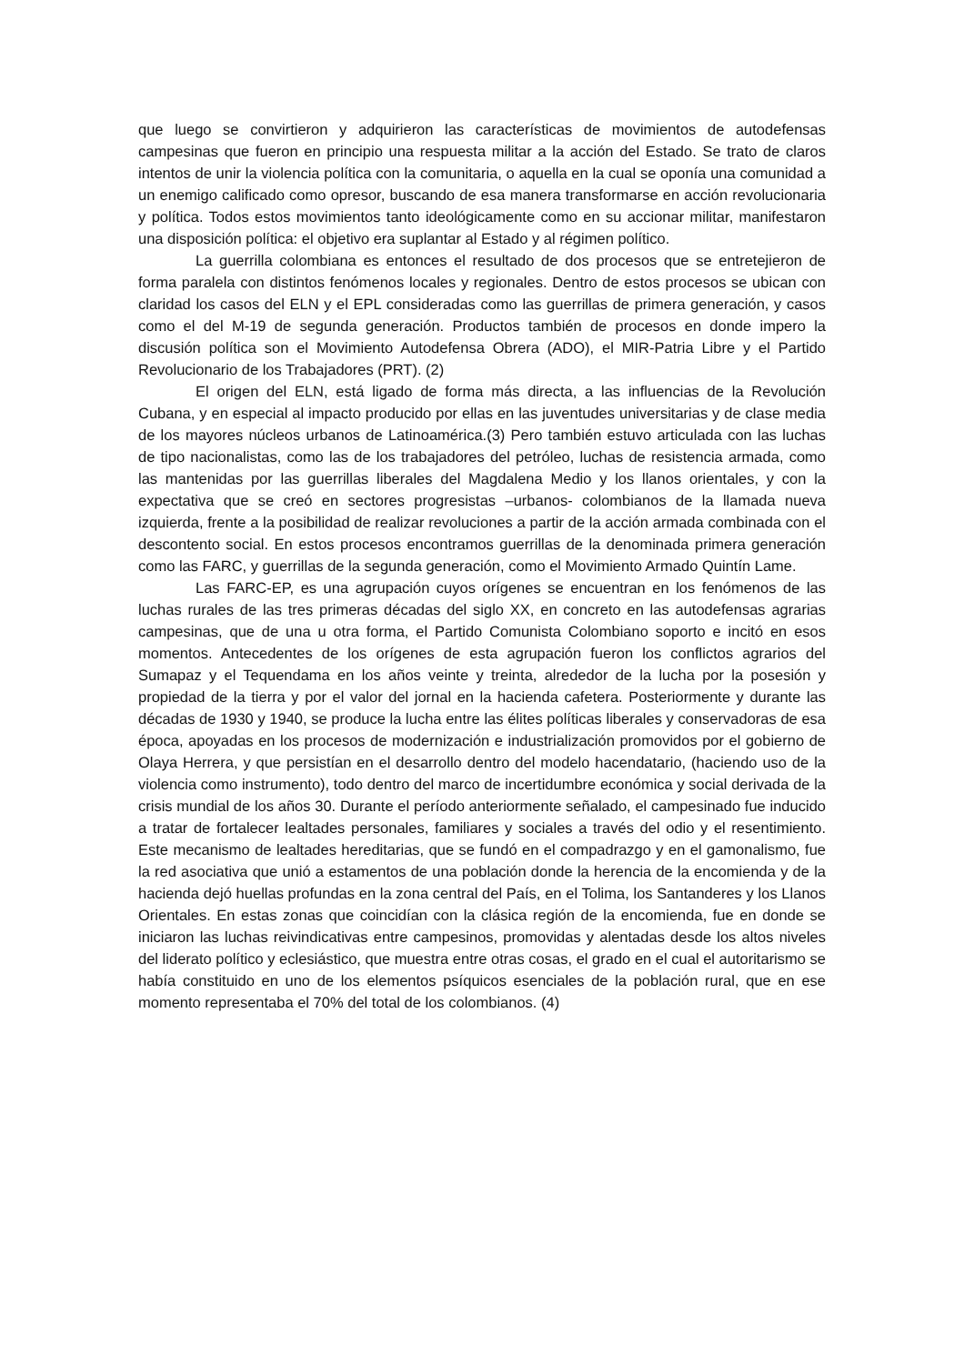que luego se convirtieron y adquirieron las características de movimientos de autodefensas campesinas que fueron en principio una respuesta militar a la acción del Estado. Se trato de claros intentos de unir la violencia política con la comunitaria, o aquella en la cual se oponía una comunidad a un enemigo calificado como opresor, buscando de esa manera transformarse en acción revolucionaria y política. Todos estos movimientos tanto ideológicamente como en su accionar militar, manifestaron una disposición política: el objetivo era suplantar al Estado y al régimen político.
La guerrilla colombiana es entonces el resultado de dos procesos que se entretejieron de forma paralela con distintos fenómenos locales y regionales. Dentro de estos procesos se ubican con claridad los casos del ELN y el EPL consideradas como las guerrillas de primera generación, y casos como el del M-19 de segunda generación. Productos también de procesos en donde impero la discusión política son el Movimiento Autodefensa Obrera (ADO), el MIR-Patria Libre y el Partido Revolucionario de los Trabajadores (PRT). (2)
El origen del ELN, está ligado de forma más directa, a las influencias de la Revolución Cubana, y en especial al impacto producido por ellas en las juventudes universitarias y de clase media de los mayores núcleos urbanos de Latinoamérica.(3) Pero también estuvo articulada con las luchas de tipo nacionalistas, como las de los trabajadores del petróleo, luchas de resistencia armada, como las mantenidas por las guerrillas liberales del Magdalena Medio y los llanos orientales, y con la expectativa que se creó en sectores progresistas –urbanos- colombianos de la llamada nueva izquierda, frente a la posibilidad de realizar revoluciones a partir de la acción armada combinada con el descontento social. En estos procesos encontramos guerrillas de la denominada primera generación como las FARC, y guerrillas de la segunda generación, como el Movimiento Armado Quintín Lame.
Las FARC-EP, es una agrupación cuyos orígenes se encuentran en los fenómenos de las luchas rurales de las tres primeras décadas del siglo XX, en concreto en las autodefensas agrarias campesinas, que de una u otra forma, el Partido Comunista Colombiano soporto e incitó en esos momentos. Antecedentes de los orígenes de esta agrupación fueron los conflictos agrarios del Sumapaz y el Tequendama en los años veinte y treinta, alrededor de la lucha por la posesión y propiedad de la tierra y por el valor del jornal en la hacienda cafetera. Posteriormente y durante las décadas de 1930 y 1940, se produce la lucha entre las élites políticas liberales y conservadoras de esa época, apoyadas en los procesos de modernización e industrialización promovidos por el gobierno de Olaya Herrera, y que persistían en el desarrollo dentro del modelo hacendatario, (haciendo uso de la violencia como instrumento), todo dentro del marco de incertidumbre económica y social derivada de la crisis mundial de los años 30. Durante el período anteriormente señalado, el campesinado fue inducido a tratar de fortalecer lealtades personales, familiares y sociales a través del odio y el resentimiento. Este mecanismo de lealtades hereditarias, que se fundó en el compadrazgo y en el gamonalismo, fue la red asociativa que unió a estamentos de una población donde la herencia de la encomienda y de la hacienda dejó huellas profundas en la zona central del País, en el Tolima, los Santanderes y los Llanos Orientales. En estas zonas que coincidían con la clásica región de la encomienda, fue en donde se iniciaron las luchas reivindicativas entre campesinos, promovidas y alentadas desde los altos niveles del liderato político y eclesiástico, que muestra entre otras cosas, el grado en el cual el autoritarismo se había constituido en uno de los elementos psíquicos esenciales de la población rural, que en ese momento representaba el 70% del total de los colombianos. (4)